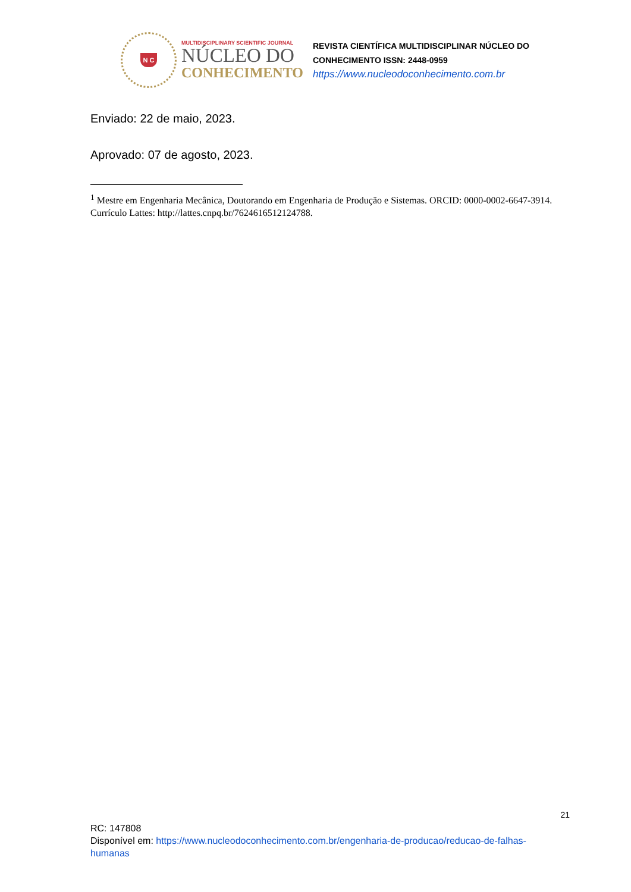N C
MULTIDISCIPLINARY SCIENTIFIC JOURNAL
NÚCLEO DO
CONHECIMENTO
REVISTA CIENTÍFICA MULTIDISCIPLINAR NÚCLEO DO
CONHECIMENTO ISSN: 2448-0959
https://www.nucleodoconhecimento.com.br
Enviado: 22 de maio, 2023.
Aprovado: 07 de agosto, 2023.
<sup>1</sup> Mestre em Engenharia Mecânica, Doutorando em Engenharia de Produção e Sistemas. ORCID: 0000-0002-6647-3914. Currículo Lattes: http://lattes.cnpq.br/7624616512124788.
21
RC: 147808
Disponível em: https://www.nucleodoconhecimento.com.br/engenharia-de-producao/reducao-de-falhas-humanas